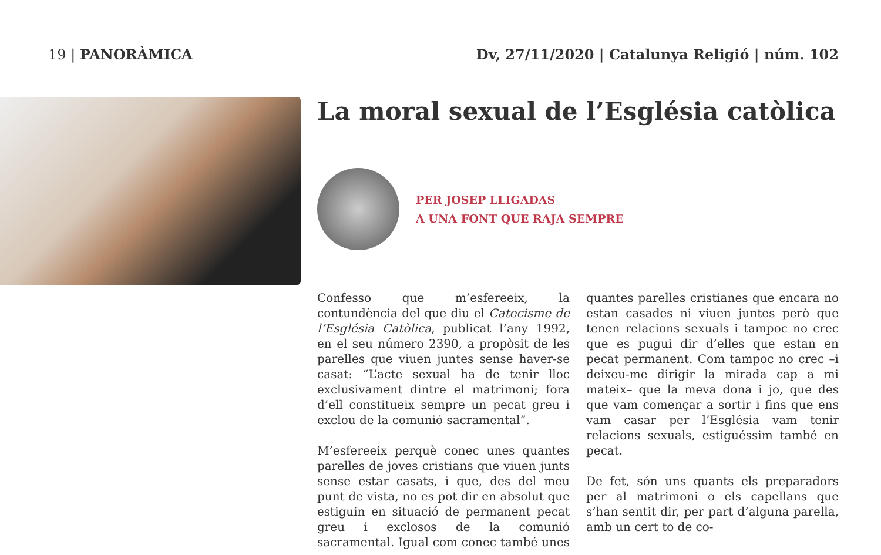19 | PANORÀMICA Dv, 27/11/2020 | Catalunya Religió | núm. 102
La moral sexual de l’Església catòlica
PER JOSEP LLIGADAS
A UNA FONT QUE RAJA SEMPRE
Confesso que m’esfereeix, la contundència del que diu el Catecisme de l’Església Catòlica, publicat l’any 1992, en el seu número 2390, a propòsit de les parelles que viuen juntes sense haver-se casat: “L’acte sexual ha de tenir lloc exclusivament dintre el matrimoni; fora d’ell constitueix sempre un pecat greu i exclou de la comunió sacramental”.
M’esfereeix perquè conec unes quantes parelles de joves cristians que viuen junts sense estar casats, i que, des del meu punt de vista, no es pot dir en absolut que estiguin en situació de permanent pecat greu i exclosos de la comunió sacramental. Igual com conec també unes quantes parelles cristianes que encara no estan casades ni viuen juntes però que tenen relacions sexuals i tampoc no crec que es pugui dir d’elles que estan en pecat permanent. Com tampoc no crec –i deixeu-me dirigir la mirada cap a mi mateix– que la meva dona i jo, que des que vam començar a sortir i fins que ens vam casar per l’Església vam tenir relacions sexuals, estiguéssim també en pecat.
De fet, són uns quants els preparadors per al matrimoni o els capellans que s’han sentit dir, per part d’alguna parella, amb un cert to de co-